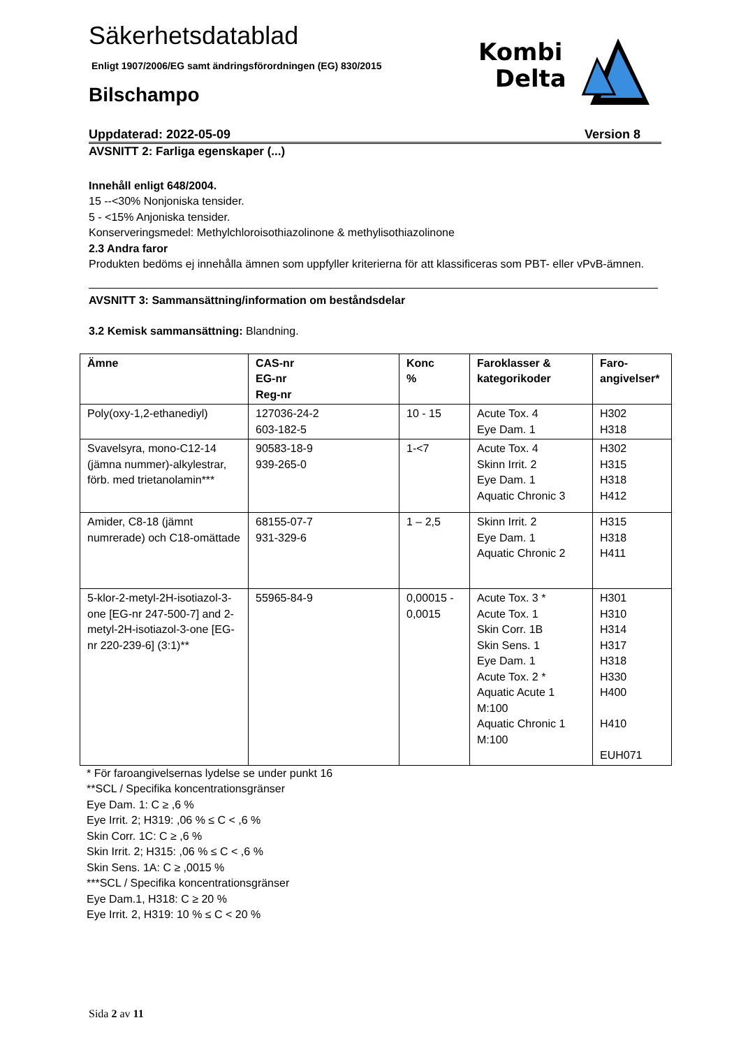Säkerhetsdatablad
Enligt 1907/2006/EG samt ändringsförordningen (EG) 830/2015
Bilschampo
Kombi
Delta
Uppdaterad: 2022-05-09 Version 8
AVSNITT 2: Farliga egenskaper (...)
Innehåll enligt 648/2004.
15 --<30% Nonjoniska tensider.
5 - <15% Anjoniska tensider.
Konserveringsmedel: Methylchloroisothiazolinone & methylisothiazolinone
2.3 Andra faror
Produkten bedöms ej innehålla ämnen som uppfyller kriterierna för att klassificeras som PBT- eller vPvB-ämnen.
AVSNITT 3: Sammansättning/information om beståndsdelar
3.2 Kemisk sammansättning: Blandning.
| Ämne | CAS-nr EG-nr Reg-nr | Konc % | Faroklasser & kategorikoder | Faro- angivelser* |
| --- | --- | --- | --- | --- |
| Poly(oxy-1,2-ethanediyl) | 127036-24-2 603-182-5 | 10 - 15 | Acute Tox. 4 Eye Dam. 1 | H302 H318 |
| Svavelsyra, mono-C12-14 (jämna nummer)-alkylestrar, förb. med trietanolamin*** | 90583-18-9 939-265-0 | 1-<7 | Acute Tox. 4 Skinn Irrit. 2 Eye Dam. 1 Aquatic Chronic 3 | H302 H315 H318 H412 |
| Amider, C8-18 (jämnt numrerade) och C18-omättade | 68155-07-7 931-329-6 | 1 – 2,5 | Skinn Irrit. 2 Eye Dam. 1 Aquatic Chronic 2 | H315 H318 H411 |
| 5-klor-2-metyl-2H-isotiazol-3-one [EG-nr 247-500-7] and 2-metyl-2H-isotiazol-3-one [EG-nr 220-239-6] (3:1)** | 55965-84-9 | 0,00015 - 0,0015 | Acute Tox. 3 * Acute Tox. 1 Skin Corr. 1B Skin Sens. 1 Eye Dam. 1 Acute Tox. 2 * Aquatic Acute 1 M:100 Aquatic Chronic 1 M:100 | H301 H310 H314 H317 H318 H330 H400 H410 EUH071 |
* För faroangivelsernas lydelse se under punkt 16
**SCL / Specifika koncentrationsgränser
Eye Dam. 1: C ≥ ,6 %
Eye Irrit. 2; H319: ,06 % ≤ C < ,6 %
Skin Corr. 1C: C ≥ ,6 %
Skin Irrit. 2; H315: ,06 % ≤ C < ,6 %
Skin Sens. 1A: C ≥ ,0015 %
***SCL / Specifika koncentrationsgränser
Eye Dam.1, H318: C ≥ 20 %
Eye Irrit. 2, H319: 10 % ≤ C < 20 %
Sida 2 av 11